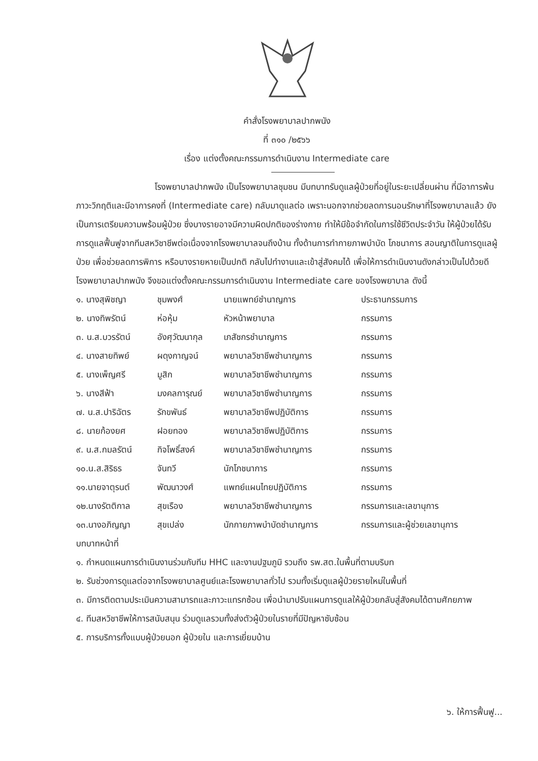คำสั่งโรงพยาบาลปากพนัง
ที่ ๓๑๐ /๒๕๖๖
เรื่อง แต่งตั้งคณะกรรมการดำเนินงาน Intermediate care
โรงพยาบาลปากพนัง เป็นโรงพยาบาลชุมชน มีบทบาทรับดูแลผู้ป่วยที่อยู่ในระยะเปลี่ยนผ่าน ที่มีอาการพ้นภาวะวิกฤติและมีอาการคงที่ (Intermediate care) กลับมาดูแลต่อ เพราะนอกจากช่วยลดการนอนรักษาที่โรงพยาบาลแล้ว ยังเป็นการเตรียมความพร้อมผู้ป่วย ซึ่งบางรายอาจมีความผิดปกติของร่างกาย ทำให้มีข้อจำกัดในการใช้ชีวิตประจำวัน ให้ผู้ป่วยได้รับการดูแลฟื้นฟูจากทีมสหวิชาชีพต่อเนื่องจากโรงพยาบาลจนถึงบ้าน ทั้งด้านการทำกายภาพบำบัด โภชนาการ สอนญาติในการดูแลผู้ป่วย เพื่อช่วยลดการพิการ หรือบางรายหายเป็นปกติ กลับไปทำงานและเข้าสู่สังคมได้ เพื่อให้การดำเนินงานดังกล่าวเป็นไปด้วยดี โรงพยาบาลปากพนัง จึงขอแต่งตั้งคณะกรรมการดำเนินงาน Intermediate care ของโรงพยาบาล ดังนี้
| ๑. นางสุพิชญา | ชุมพงศ์ | นายแพทย์ชำนาญการ | ประธานกรรมการ |
| ๒. นางทิพรัตน์ | ห่อหุ้ม | หัวหน้าพยาบาล | กรรมการ |
| ๓. น.ส.บวรรัตน์ | อังศุวัฒนากุล | เภสัชกรชำนาญการ | กรรมการ |
| ๔. นางสายทิพย์ | ผดุงกาญจน์ | พยาบาลวิชาชีพชำนาญการ | กรรมการ |
| ๕. นางเพ็ญศรี | มูสิก | พยาบาลวิชาชีพชำนาญการ | กรรมการ |
| ๖. นางสีฟ้า | มงคลการุณย์ | พยาบาลวิชาชีพชำนาญการ | กรรมการ |
| ๗. น.ส.ปาริฉัตร | รักขพันธ์ | พยาบาลวิชาชีพปฏิบัติการ | กรรมการ |
| ๘. นายก้องยศ | ฝอยทอง | พยาบาลวิชาชีพปฏิบัติการ | กรรมการ |
| ๙. น.ส.กมลรัตน์ | กิจโพธิ์สงค์ | พยาบาลวิชาชีพชำนาญการ | กรรมการ |
| ๑๐.น.ส.สิริธร | จันทวี | นักโภชนาการ | กรรมการ |
| ๑๑.นายจาตุรนต์ | พัฒนาวงศ์ | แพทย์แผนไทยปฏิบัติการ | กรรมการ |
| ๑๒.นางรัตติกาล | สุขเรือง | พยาบาลวิชาชีพชำนาญการ | กรรมการและเลขานุการ |
| ๑๓.นางอภิญญา | สุขเปล่ง | นักกายภาพบำบัดชำนาญการ | กรรมการและผู้ช่วยเลขานุการ |
บทบาทหน้าที่
๑. กำหนดแผนการดำเนินงานร่วมกับทีม HHC และงานปฐมภูมิ รวมถึง รพ.สต.ในพื้นที่ตามบริบท
๒. รับช่วงการดูแลต่อจากโรงพยาบาลศูนย์และโรงพยาบาลทั่วไป รวมทั้งเริ่มดูแลผู้ป่วยรายใหม่ในพื้นที่
๓. มีการติดตามประเมินความสามารถและภาวะแทรกซ้อน เพื่อนำมาปรับแผนการดูแลให้ผู้ป่วยกลับสู่สังคมได้ตามศักยภาพ
๔. ทีมสหวิชาชีพให้การสนับสนุน ร่วมดูแลรวมทั้งส่งตัวผู้ป่วยในรายที่มีปัญหาซับซ้อน
๕. การบริการทั้งแบบผู้ป่วยนอก ผู้ป่วยใน และการเยี่ยมบ้าน
๖. ให้การฟื้นฟู...